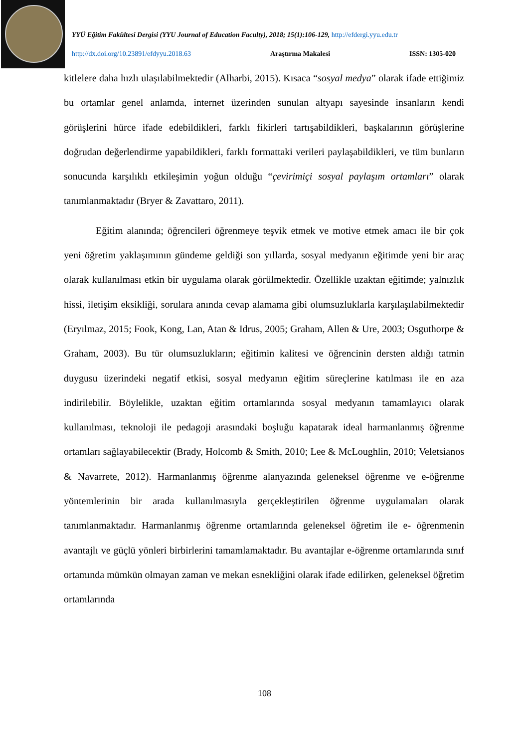YYÜ Eğitim Fakültesi Dergisi (YYU Journal of Education Faculty), 2018; 15(1):106-129, http://efdergi.yyu.edu.tr
http://dx.doi.org/10.23891/efdyyu.2018.63 Araştırma Makalesi ISSN: 1305-020
kitlelere daha hızlı ulaşılabilmektedir (Alharbi, 2015). Kısaca “sosyal medya” olarak ifade ettiğimiz bu ortamlar genel anlamda, internet üzerinden sunulan altyapı sayesinde insanların kendi görüşlerini hürce ifade edebildikleri, farklı fikirleri tartışabildikleri, başkalarının görüşlerine doğrudan değerlendirme yapabildikleri, farklı formattaki verileri paylaşabildikleri, ve tüm bunların sonucunda karşılıklı etkileşimin yoğun olduğu “çevirimiçi sosyal paylaşım ortamları” olarak tanımlanmaktadır (Bryer & Zavattaro, 2011).
Eğitim alanında; öğrencileri öğrenmeye teşvik etmek ve motive etmek amacı ile bir çok yeni öğretim yaklaşımının gündeme geldiği son yıllarda, sosyal medyanın eğitimde yeni bir araç olarak kullanılması etkin bir uygulama olarak görülmektedir. Özellikle uzaktan eğitimde; yalnızlık hissi, iletişim eksikliği, sorulara anında cevap alamama gibi olumsuzluklarla karşılaşılabilmektedir (Eryılmaz, 2015; Fook, Kong, Lan, Atan & Idrus, 2005; Graham, Allen & Ure, 2003; Osguthorpe & Graham, 2003). Bu tür olumsuzlukların; eğitimin kalitesi ve öğrencinin dersten aldığı tatmin duygusu üzerindeki negatif etkisi, sosyal medyanın eğitim süreçlerine katılması ile en aza indirilebilir. Böylelikle, uzaktan eğitim ortamlarında sosyal medyanın tamamlayıcı olarak kullanılması, teknoloji ile pedagoji arasındaki boşluğu kapatarak ideal harmanlanmış öğrenme ortamları sağlayabilecektir (Brady, Holcomb & Smith, 2010; Lee & McLoughlin, 2010; Veletsianos & Navarrete, 2012). Harmanlanmış öğrenme alanyazında geleneksel öğrenme ve e-öğrenme yöntemlerinin bir arada kullanılmasıyla gerçekleştirilen öğrenme uygulamaları olarak tanımlanmaktadır. Harmanlanmış öğrenme ortamlarında geleneksel öğretim ile e- öğrenmenin avantajlı ve güçlü yönleri birbirlerini tamamlamaktadır. Bu avantajlar e-öğrenme ortamlarında sınıf ortamında mümkün olmayan zaman ve mekan esnekliğini olarak ifade edilirken, geleneksel öğretim ortamlarında
108